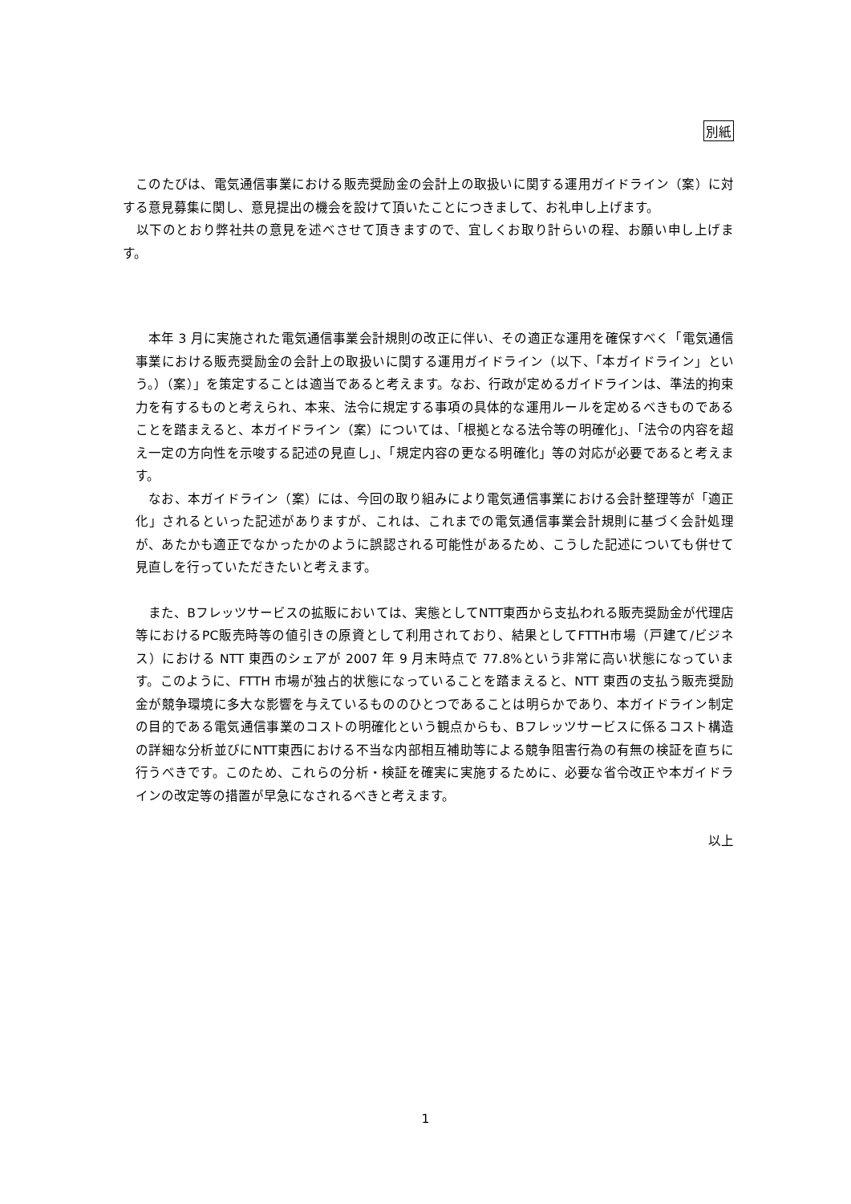別紙
　このたびは、電気通信事業における販売奨励金の会計上の取扱いに関する運用ガイドライン（案）に対する意見募集に関し、意見提出の機会を設けて頂いたことにつきまして、お礼申し上げます。
　以下のとおり弊社共の意見を述べさせて頂きますので、宜しくお取り計らいの程、お願い申し上げます。
　本年 3 月に実施された電気通信事業会計規則の改正に伴い、その適正な運用を確保すべく「電気通信事業における販売奨励金の会計上の取扱いに関する運用ガイドライン（以下、「本ガイドライン」という。）（案）」を策定することは適当であると考えます。なお、行政が定めるガイドラインは、準法的拘束力を有するものと考えられ、本来、法令に規定する事項の具体的な運用ルールを定めるべきものであることを踏まえると、本ガイドライン（案）については、「根拠となる法令等の明確化」、「法令の内容を超え一定の方向性を示唆する記述の見直し」、「規定内容の更なる明確化」等の対応が必要であると考えます。
　なお、本ガイドライン（案）には、今回の取り組みにより電気通信事業における会計整理等が「適正化」されるといった記述がありますが、これは、これまでの電気通信事業会計規則に基づく会計処理が、あたかも適正でなかったかのように誤認される可能性があるため、こうした記述についても併せて見直しを行っていただきたいと考えます。
　また、Bフレッツサービスの拡販においては、実態としてNTT東西から支払われる販売奨励金が代理店等におけるPC販売時等の値引きの原資として利用されており、結果としてFTTH市場（戸建て/ビジネス）における NTT 東西のシェアが 2007 年 9 月末時点で 77.8%という非常に高い状態になっています。このように、FTTH 市場が独占的状態になっていることを踏まえると、NTT 東西の支払う販売奨励金が競争環境に多大な影響を与えているもののひとつであることは明らかであり、本ガイドライン制定の目的である電気通信事業のコストの明確化という観点からも、Bフレッツサービスに係るコスト構造の詳細な分析並びにNTT東西における不当な内部相互補助等による競争阻害行為の有無の検証を直ちに行うべきです。このため、これらの分析・検証を確実に実施するために、必要な省令改正や本ガイドラインの改定等の措置が早急になされるべきと考えます。
以上
1